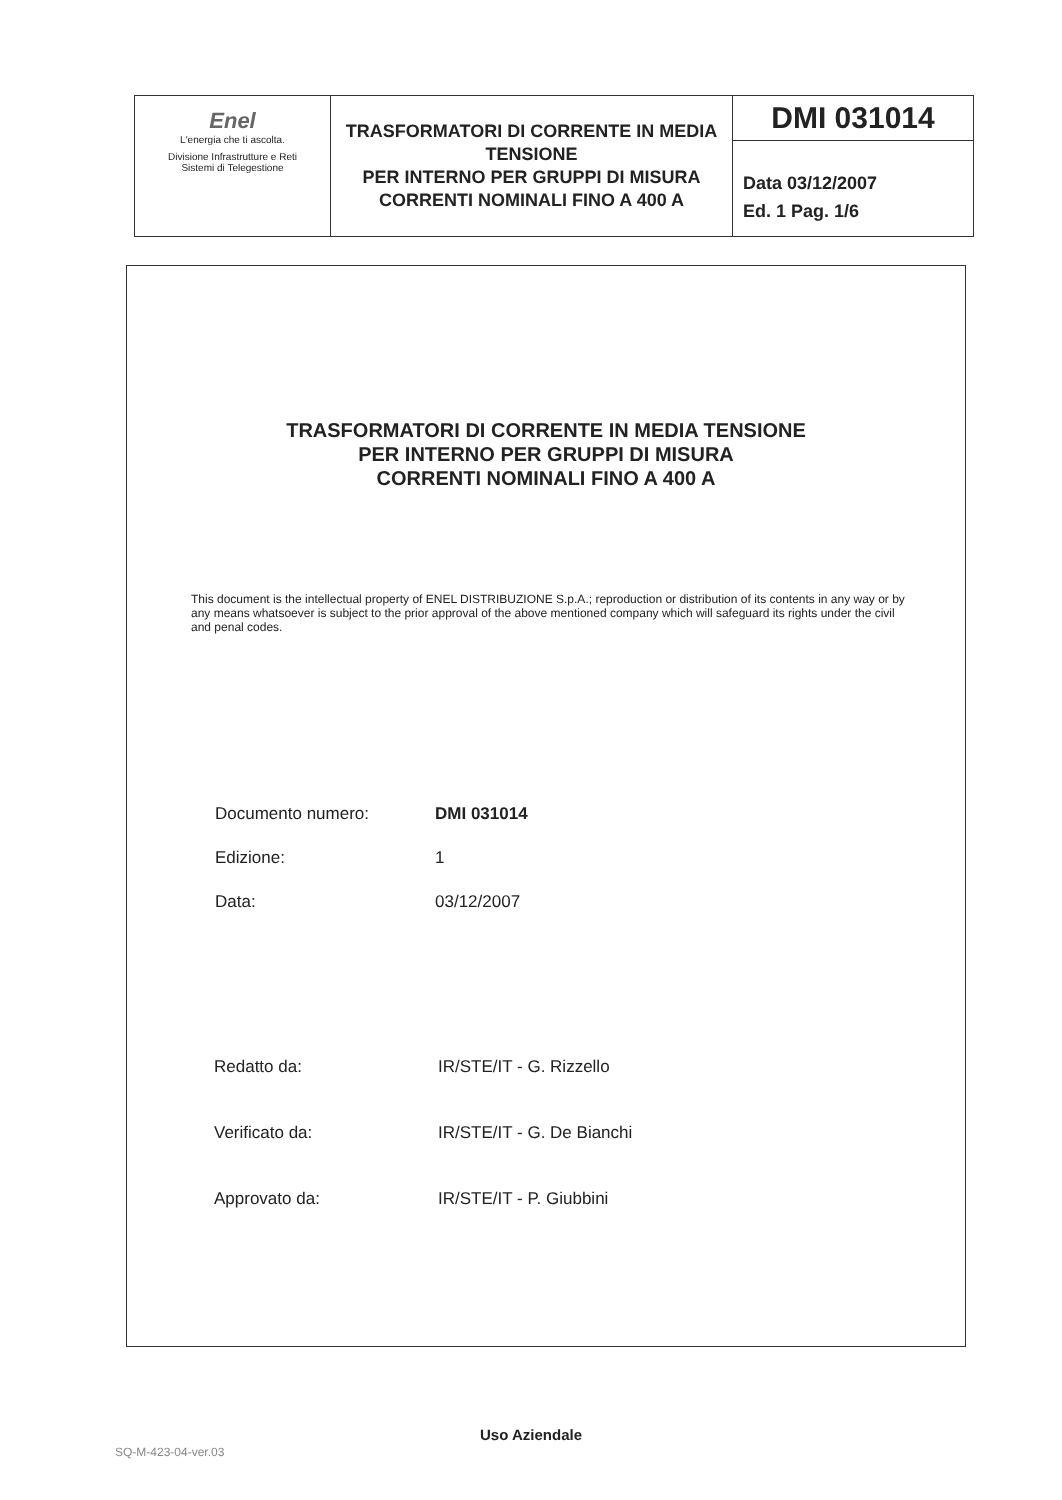| Enel L'energia che ti ascolta. Divisione Infrastrutture e Reti Sistemi di Telegestione | TRASFORMATORI DI CORRENTE IN MEDIA TENSIONE PER INTERNO PER GRUPPI DI MISURA CORRENTI NOMINALI FINO A 400 A | DMI 031014 Data 03/12/2007 Ed. 1 Pag. 1/6 |
TRASFORMATORI DI CORRENTE IN MEDIA TENSIONE
PER INTERNO PER GRUPPI DI MISURA
CORRENTI NOMINALI FINO A 400 A
This document is the intellectual property of ENEL DISTRIBUZIONE S.p.A.; reproduction or distribution of its contents in any way or by any means whatsoever is subject to the prior approval of the above mentioned company which will safeguard its rights under the civil and penal codes.
| Documento numero: | DMI 031014 |
| Edizione: | 1 |
| Data: | 03/12/2007 |
| Redatto da: | IR/STE/IT - G. Rizzello |
| Verificato da: | IR/STE/IT - G. De Bianchi |
| Approvato da: | IR/STE/IT - P. Giubbini |
Uso Aziendale
SQ-M-423-04-ver.03